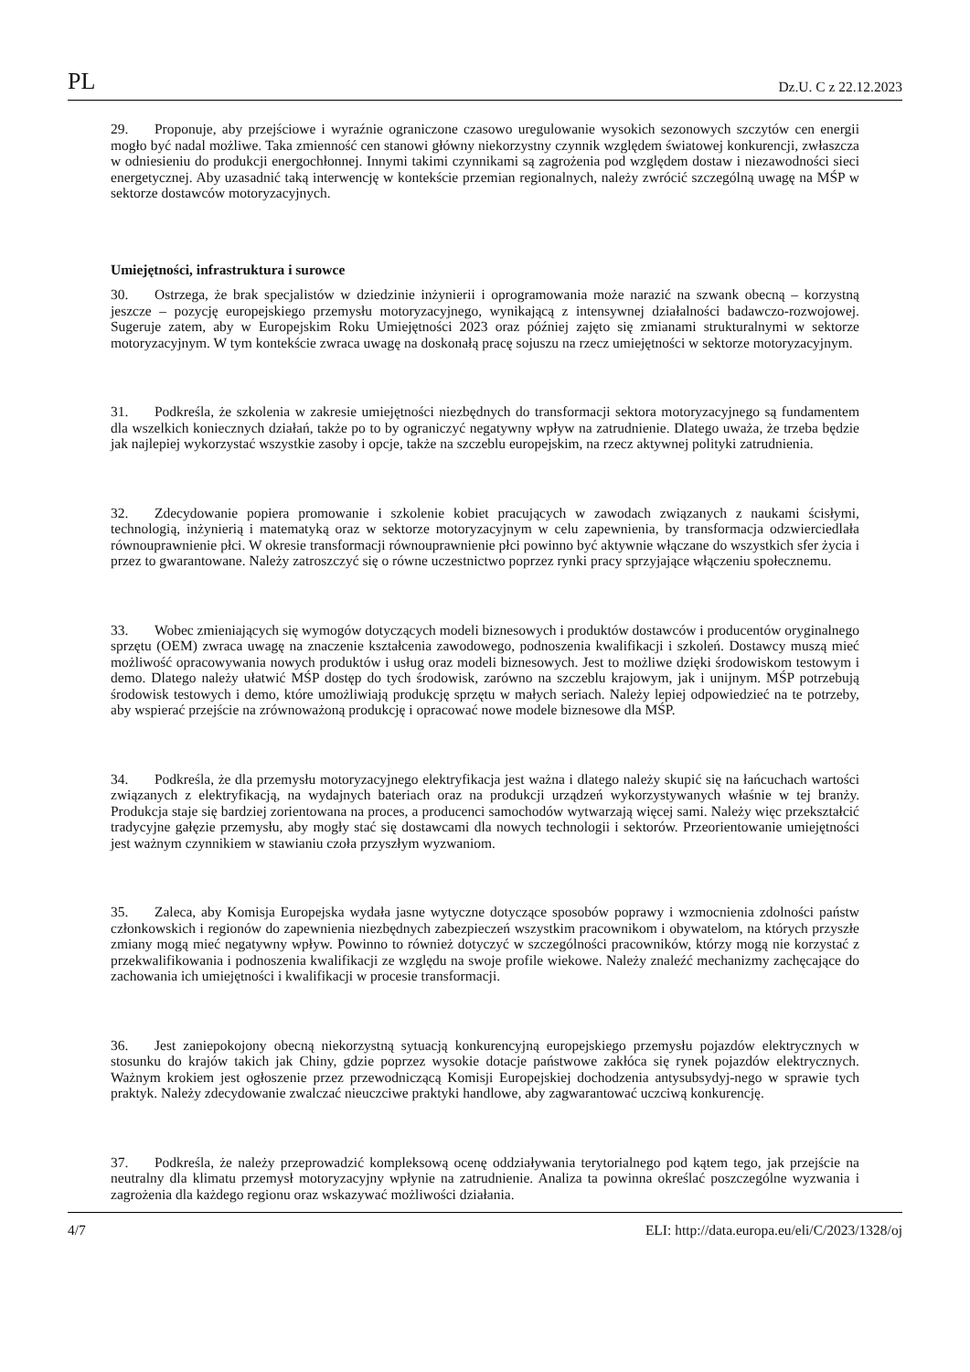PL Dz.U. C z 22.12.2023
29. Proponuje, aby przejściowe i wyraźnie ograniczone czasowo uregulowanie wysokich sezonowych szczytów cen energii mogło być nadal możliwe. Taka zmienność cen stanowi główny niekorzystny czynnik względem światowej konkurencji, zwłaszcza w odniesieniu do produkcji energochłonnej. Innymi takimi czynnikami są zagrożenia pod względem dostaw i niezawodności sieci energetycznej. Aby uzasadnić taką interwencję w kontekście przemian regionalnych, należy zwrócić szczególną uwagę na MŚP w sektorze dostawców motoryzacyjnych.
Umiejętności, infrastruktura i surowce
30. Ostrzega, że brak specjalistów w dziedzinie inżynierii i oprogramowania może narazić na szwank obecną – korzystną jeszcze – pozycję europejskiego przemysłu motoryzacyjnego, wynikającą z intensywnej działalności badawczo-rozwojowej. Sugeruje zatem, aby w Europejskim Roku Umiejętności 2023 oraz później zajęto się zmianami strukturalnymi w sektorze motoryzacyjnym. W tym kontekście zwraca uwagę na doskonałą pracę sojuszu na rzecz umiejętności w sektorze motoryzacyjnym.
31. Podkreśla, że szkolenia w zakresie umiejętności niezbędnych do transformacji sektora motoryzacyjnego są fundamentem dla wszelkich koniecznych działań, także po to by ograniczyć negatywny wpływ na zatrudnienie. Dlatego uważa, że trzeba będzie jak najlepiej wykorzystać wszystkie zasoby i opcje, także na szczeblu europejskim, na rzecz aktywnej polityki zatrudnienia.
32. Zdecydowanie popiera promowanie i szkolenie kobiet pracujących w zawodach związanych z naukami ścisłymi, technologią, inżynierią i matematyką oraz w sektorze motoryzacyjnym w celu zapewnienia, by transformacja odzwierciedlała równouprawnienie płci. W okresie transformacji równouprawnienie płci powinno być aktywnie włączane do wszystkich sfer życia i przez to gwarantowane. Należy zatroszczyć się o równe uczestnictwo poprzez rynki pracy sprzyjające włączeniu społecznemu.
33. Wobec zmieniających się wymogów dotyczących modeli biznesowych i produktów dostawców i producentów oryginalnego sprzętu (OEM) zwraca uwagę na znaczenie kształcenia zawodowego, podnoszenia kwalifikacji i szkoleń. Dostawcy muszą mieć możliwość opracowywania nowych produktów i usług oraz modeli biznesowych. Jest to możliwe dzięki środowiskom testowym i demo. Dlatego należy ułatwić MŚP dostęp do tych środowisk, zarówno na szczeblu krajowym, jak i unijnym. MŚP potrzebują środowisk testowych i demo, które umożliwiają produkcję sprzętu w małych seriach. Należy lepiej odpowiedzieć na te potrzeby, aby wspierać przejście na zrównoważoną produkcję i opracować nowe modele biznesowe dla MŚP.
34. Podkreśla, że dla przemysłu motoryzacyjnego elektryfikacja jest ważna i dlatego należy skupić się na łańcuchach wartości związanych z elektryfikacją, na wydajnych bateriach oraz na produkcji urządzeń wykorzystywanych właśnie w tej branży. Produkcja staje się bardziej zorientowana na proces, a producenci samochodów wytwarzają więcej sami. Należy więc przekształcić tradycyjne gałęzie przemysłu, aby mogły stać się dostawcami dla nowych technologii i sektorów. Przeorientowanie umiejętności jest ważnym czynnikiem w stawianiu czoła przyszłym wyzwaniom.
35. Zaleca, aby Komisja Europejska wydała jasne wytyczne dotyczące sposobów poprawy i wzmocnienia zdolności państw członkowskich i regionów do zapewnienia niezbędnych zabezpieczeń wszystkim pracownikom i obywatelom, na których przyszłe zmiany mogą mieć negatywny wpływ. Powinno to również dotyczyć w szczególności pracowników, którzy mogą nie korzystać z przekwalifikowania i podnoszenia kwalifikacji ze względu na swoje profile wiekowe. Należy znaleźć mechanizmy zachęcające do zachowania ich umiejętności i kwalifikacji w procesie transformacji.
36. Jest zaniepokojony obecną niekorzystną sytuacją konkurencyjną europejskiego przemysłu pojazdów elektrycznych w stosunku do krajów takich jak Chiny, gdzie poprzez wysokie dotacje państwowe zakłóca się rynek pojazdów elektrycznych. Ważnym krokiem jest ogłoszenie przez przewodniczącą Komisji Europejskiej dochodzenia antysubsydyj-nego w sprawie tych praktyk. Należy zdecydowanie zwalczać nieuczciwe praktyki handlowe, aby zagwarantować uczciwą konkurencję.
37. Podkreśla, że należy przeprowadzić kompleksową ocenę oddziaływania terytorialnego pod kątem tego, jak przejście na neutralny dla klimatu przemysł motoryzacyjny wpłynie na zatrudnienie. Analiza ta powinna określać poszczególne wyzwania i zagrożenia dla każdego regionu oraz wskazywać możliwości działania.
4/7 ELI: http://data.europa.eu/eli/C/2023/1328/oj